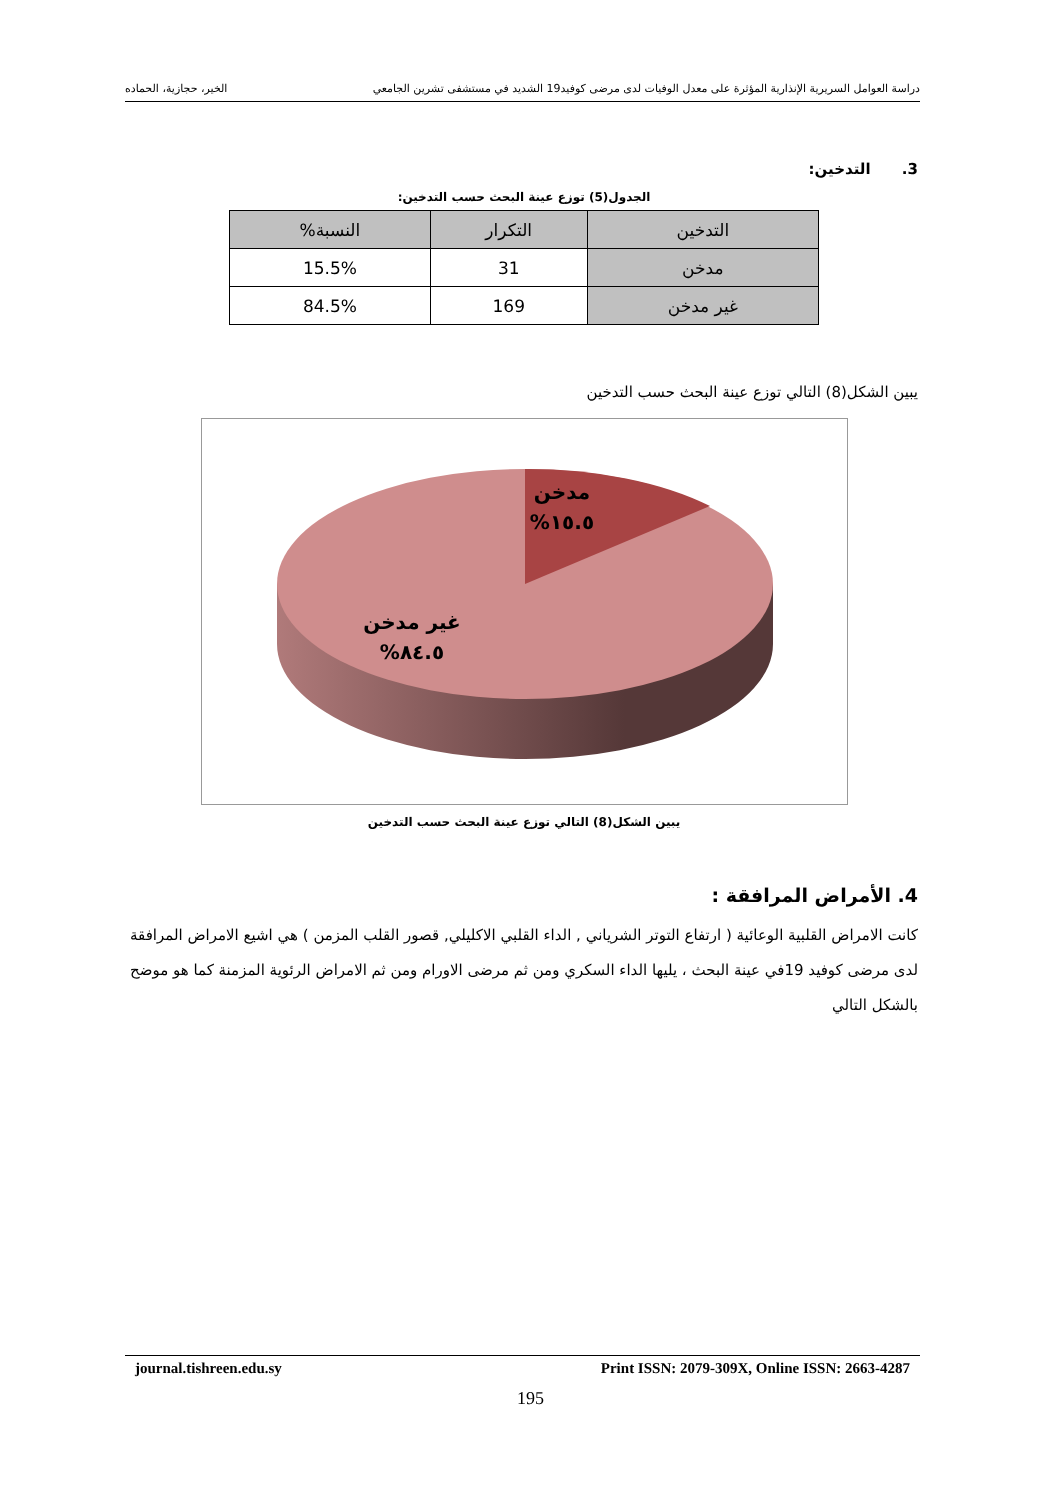دراسة العوامل السريرية الإنذارية المؤثرة على معدل الوفيات لدى مرضى كوفيد19 الشديد في مستشفى تشرين الجامعي الخير، حجازية، الحماده
3. التدخين:
الجدول(5) توزع عينة البحث حسب التدخين:
| التدخين | التكرار | النسبة% |
| --- | --- | --- |
| مدخن | 31 | 15.5% |
| غير مدخن | 169 | 84.5% |
يبين الشكل(8) التالي توزع عينة البحث حسب التدخين
مدخن
%١٥.٥
غير مدخن
%٨٤.٥
يبين الشكل(8) التالي توزع عينة البحث حسب التدخين
4. الأمراض المرافقة :
كانت الامراض القلبية الوعائية ( ارتفاع التوتر الشرياني , الداء القلبي الاكليلي, قصور القلب المزمن ) هي اشيع الامراض المرافقة لدى مرضى كوفيد 19في عينة البحث ، يليها الداء السكري ومن ثم مرضى الاورام ومن ثم الامراض الرئوية المزمنة كما هو موضح بالشكل التالي
journal.tishreen.edu.sy Print ISSN: 2079-309X, Online ISSN: 2663-4287
195